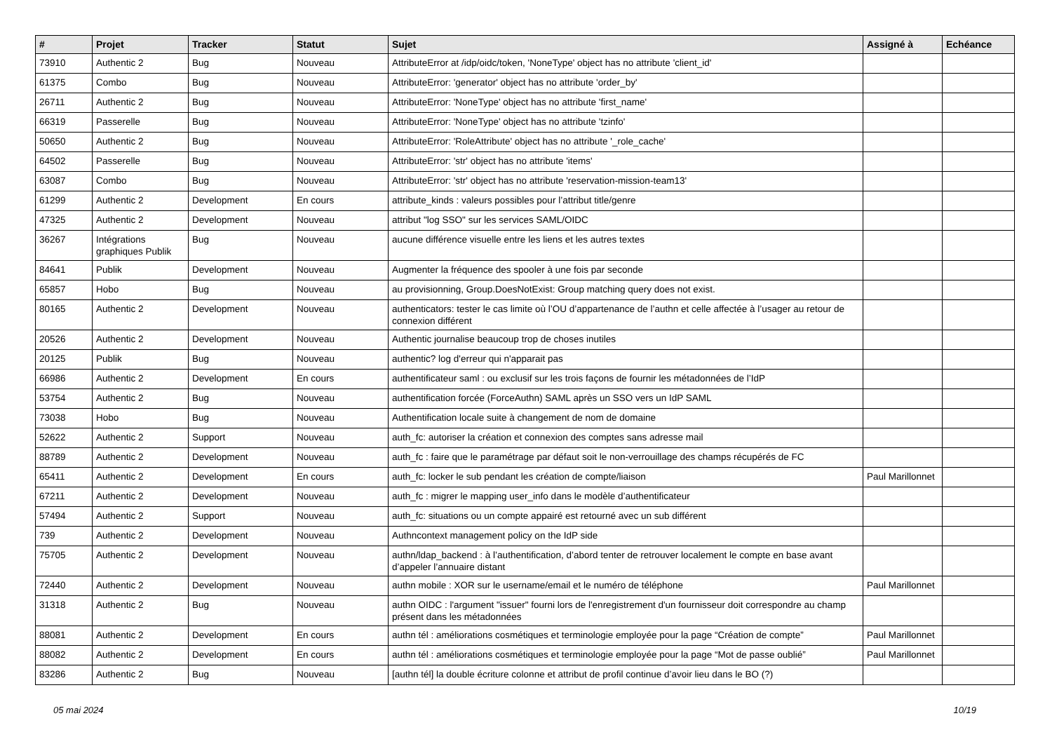| # | Projet | Tracker | Statut | Sujet | Assigné à | Echéance |
| --- | --- | --- | --- | --- | --- | --- |
| 73910 | Authentic 2 | Bug | Nouveau | AttributeError at /idp/oidc/token, 'NoneType' object has no attribute 'client_id' | | |
| 61375 | Combo | Bug | Nouveau | AttributeError: 'generator' object has no attribute 'order_by' | | |
| 26711 | Authentic 2 | Bug | Nouveau | AttributeError: 'NoneType' object has no attribute 'first_name' | | |
| 66319 | Passerelle | Bug | Nouveau | AttributeError: 'NoneType' object has no attribute 'tzinfo' | | |
| 50650 | Authentic 2 | Bug | Nouveau | AttributeError: 'RoleAttribute' object has no attribute '_role_cache' | | |
| 64502 | Passerelle | Bug | Nouveau | AttributeError: 'str' object has no attribute 'items' | | |
| 63087 | Combo | Bug | Nouveau | AttributeError: 'str' object has no attribute 'reservation-mission-team13' | | |
| 61299 | Authentic 2 | Development | En cours | attribute_kinds : valeurs possibles pour l’attribut title/genre | | |
| 47325 | Authentic 2 | Development | Nouveau | attribut "log SSO" sur les services SAML/OIDC | | |
| 36267 | Intégrations graphiques Publik | Bug | Nouveau | aucune différence visuelle entre les liens et les autres textes | | |
| 84641 | Publik | Development | Nouveau | Augmenter la fréquence des spooler à une fois par seconde | | |
| 65857 | Hobo | Bug | Nouveau | au provisionning, Group.DoesNotExist: Group matching query does not exist. | | |
| 80165 | Authentic 2 | Development | Nouveau | authenticators: tester le cas limite où l’OU d’appartenance de l’authn et celle affectée à l’usager au retour de connexion différent | | |
| 20526 | Authentic 2 | Development | Nouveau | Authentic journalise beaucoup trop de choses inutiles | | |
| 20125 | Publik | Bug | Nouveau | authentic? log d'erreur qui n'apparait pas | | |
| 66986 | Authentic 2 | Development | En cours | authentificateur saml : ou exclusif sur les trois façons de fournir les métadonnées de l’IdP | | |
| 53754 | Authentic 2 | Bug | Nouveau | authentification forcée (ForceAuthn) SAML après un SSO vers un IdP SAML | | |
| 73038 | Hobo | Bug | Nouveau | Authentification locale suite à changement de nom de domaine | | |
| 52622 | Authentic 2 | Support | Nouveau | auth_fc: autoriser la création et connexion des comptes sans adresse mail | | |
| 88789 | Authentic 2 | Development | Nouveau | auth_fc : faire que le paramétrage par défaut soit le non-verrouillage des champs récupérés de FC | | |
| 65411 | Authentic 2 | Development | En cours | auth_fc: locker le sub pendant les création de compte/liaison | Paul Marillonnet | |
| 67211 | Authentic 2 | Development | Nouveau | auth_fc : migrer le mapping user_info dans le modèle d’authentificateur | | |
| 57494 | Authentic 2 | Support | Nouveau | auth_fc: situations ou un compte appairé est retourné avec un sub différent | | |
| 739 | Authentic 2 | Development | Nouveau | Authncontext management policy on the IdP side | | |
| 75705 | Authentic 2 | Development | Nouveau | authn/ldap_backend : à l’authentification, d’abord tenter de retrouver localement le compte en base avant d’appeler l’annuaire distant | | |
| 72440 | Authentic 2 | Development | Nouveau | authn mobile : XOR sur le username/email et le numéro de téléphone | Paul Marillonnet | |
| 31318 | Authentic 2 | Bug | Nouveau | authn OIDC : l'argument "issuer" fourni lors de l'enregistrement d'un fournisseur doit correspondre au champ présent dans les métadonnées | | |
| 88081 | Authentic 2 | Development | En cours | authn tél : améliorations cosmétiques et terminologie employée pour la page “Création de compte” | Paul Marillonnet | |
| 88082 | Authentic 2 | Development | En cours | authn tél : améliorations cosmétiques et terminologie employée pour la page “Mot de passe oublié” | Paul Marillonnet | |
| 83286 | Authentic 2 | Bug | Nouveau | [authn tél] la double écriture colonne et attribut de profil continue d’avoir lieu dans le BO (?) | | |
05 mai 2024 10/19